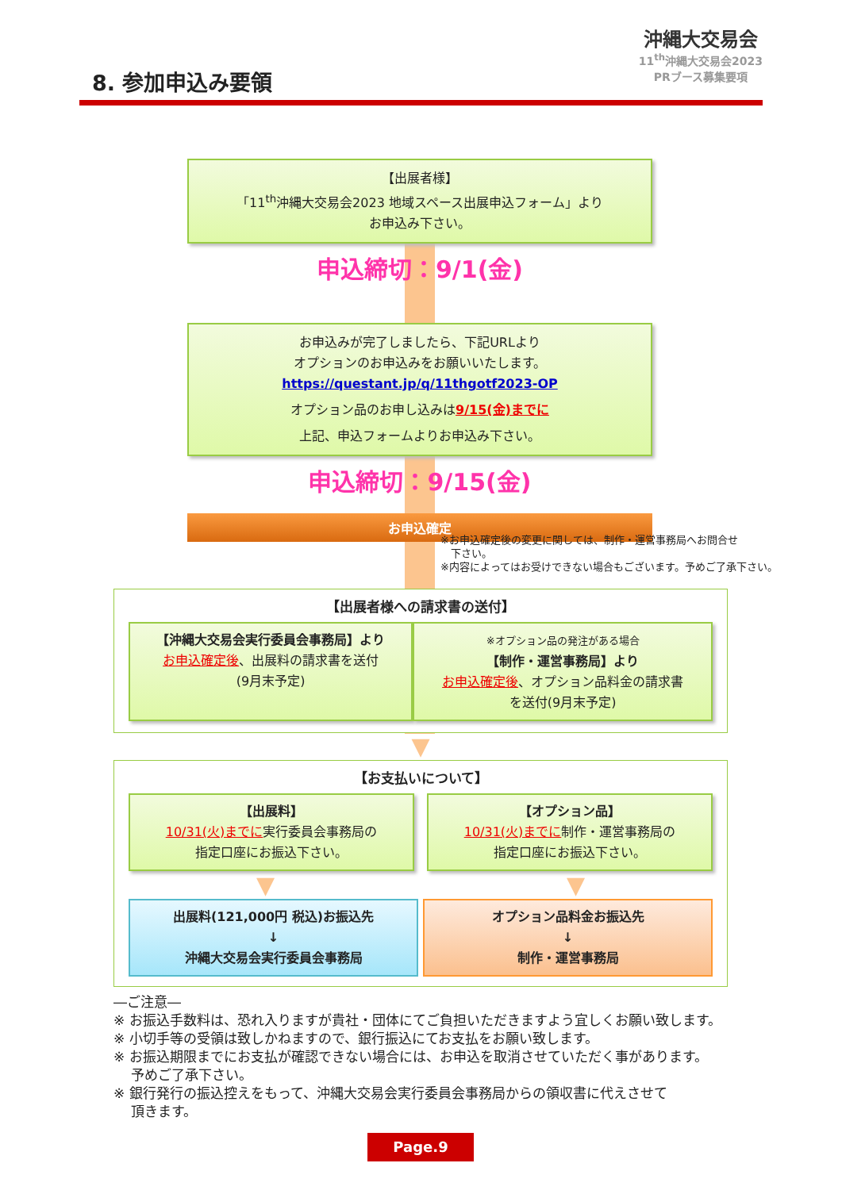8. 参加申込み要領
沖縄大交易会
11<sup>th</sup>沖縄大交易会2023
PRブース募集要項
【出展者様】
「11<sup>th</sup>沖縄大交易会2023 地域スペース出展申込フォーム」より
お申込み下さい。
申込締切：9/1(金)
お申込みが完了しましたら、下記URLより
オプションのお申込みをお願いいたします。
https://questant.jp/q/11thgotf2023-OP
オプション品のお申し込みは9/15(金)までに
上記、申込フォームよりお申込み下さい。
申込締切：9/15(金)
お申込確定
※お申込確定後の変更に関しては、制作・運営事務局へお問合せ
　下さい。
※内容によってはお受けできない場合もございます。予めご了承下さい。
【出展者様への請求書の送付】
【沖縄大交易会実行委員会事務局】より
お申込確定後、出展料の請求書を送付
(9月末予定)
※オプション品の発注がある場合
【制作・運営事務局】より
お申込確定後、オプション品料金の請求書
を送付(9月末予定)
▼
【お支払いについて】
【出展料】
10/31(火)までに実行委員会事務局の
指定口座にお振込下さい。
【オプション品】
10/31(火)までに制作・運営事務局の
指定口座にお振込下さい。
▼ ▼
出展料(121,000円 税込)お振込先
↓
沖縄大交易会実行委員会事務局
オプション品料金お振込先
↓
制作・運営事務局
―ご注意―
※ お振込手数料は、恐れ入りますが貴社・団体にてご負担いただきますよう宜しくお願い致します。
※ 小切手等の受領は致しかねますので、銀行振込にてお支払をお願い致します。
※ お振込期限までにお支払が確認できない場合には、お申込を取消させていただく事があります。
　 予めご了承下さい。
※ 銀行発行の振込控えをもって、沖縄大交易会実行委員会事務局からの領収書に代えさせて
　 頂きます。
Page.9